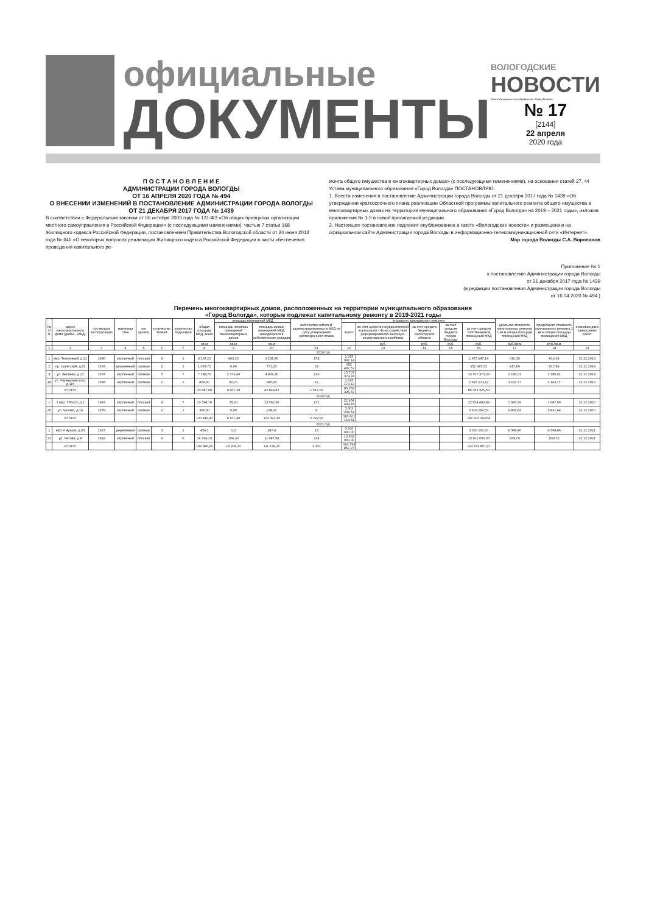официальные
ДОКУМЕНТЫ
ВОЛОГОДСКИЕ
НОВОСТИ
Газета Муниципального образования «Город Вологда»
№ 17
[2144]
22 апреля
2020 года
П О С Т А Н О В Л Е Н И Е
АДМИНИСТРАЦИИ ГОРОДА ВОЛОГДЫ
ОТ 16 АПРЕЛЯ 2020 ГОДА № 494
О ВНЕСЕНИИ ИЗМЕНЕНИЙ В ПОСТАНОВЛЕНИЕ АДМИНИСТРАЦИИ ГОРОДА ВОЛОГДЫ ОТ 21 ДЕКАБРЯ 2017 ГОДА № 1439
В соответствии с Федеральным законом от 06 октября 2003 года № 131-ФЗ «Об общих принципах организации местного самоуправления в Российской Федерации» (с последующими изменениями), частью 7 статьи 168 Жилищного кодекса Российской Федерации, постановлением Правительства Вологодской области от 24 июня 2013 года № 646 «О некоторых вопросах реализации Жилищного кодекса Российской Федерации в части обеспечения проведения капитального ре-
монта общего имущества в многоквартирных домах» (с последующими изменениями), на основании статей 27, 44 Устава муниципального образования «Город Вологда» ПОСТАНОВЛЯЮ:
1. Внести изменения в постановление Администрации города Вологды от 21 декабря 2017 года № 1439 «Об утверждении краткосрочного плана реализации Областной программы капитального ремонта общего имущества в многоквартирных домах на территории муниципального образования «Город Вологда» на 2019 – 2021 годы», изложив приложения № 1-3 в новой прилагаемой редакции.
2. Настоящее постановление подлежит опубликованию в газете «Вологодские новости» и размещению на официальном сайте Администрации города Вологды в информационно-телекоммуникационной сети «Интернет».
Мэр города Вологды С.А. Воропанов
Приложение № 1
к постановлению Администрации города Вологды
от 21 декабря 2017 года № 1439
(в редакции постановления Администрации города Вологды
от 16.04.2020 № 494 )
Перечень многоквартирных домов, расположенных на территории муниципального образования
«Город Вологда», которые подлежат капитальному ремонту в 2019-2021 годы
| № п/п | адрес многоквартирного дома (далее - МКД) | год ввода в эксплуатацию | материал стен | тип кровли | количество этажей | количество подъездов | общая площадь МКД, всего | площадь помещений МКД | | количество жителей, зарегистрированных в МКД на дату утверждения краткосрочного плана | стоимость капитального ремонта | | | | | удельная стоимость капитального ремонта 1 кв.м общей площади помещений МКД | предельная стоимость капитального ремонта 1 кв.м общей площади помещений МКД | плановая дата завершения работ |
| --- | --- | --- | --- | --- | --- | --- | --- | --- | --- | --- | --- | --- | --- | --- | --- | --- | --- | --- |
| | | | | | | | | площадь нежилых помещений многоквартирных домов | площадь жилых помещений МКД, находящихся в собственности граждан | | всего: | за счет средств государственной корпорации - Фонд содействия реформированию жилищно-коммунального хозяйства | за счет средств бюджета Вологодской области | за счет средств бюджета города Вологды | за счет средств собственников помещений МКД | | | |
| | | | | | | | кв.м | кв.м | кв.м | | | руб. | руб. | руб. | руб. | руб./кв.м | руб./кв.м | |
| 1 | 2 | 3 | 4 | 5 | 6 | 7 | 8 | 9 | 10 | 11 | 12 | 13 | 14 | 15 | 16 | 17 | 18 | 19 |
| 2019 год | | | | | | | | | | | | | | | | | | |
| 1 | мкр. Тепличный, д.21 | 1986 | кирпичный | плоская | 9 | 1 | 3 237,20 | 463,20 | 3 231,80 | 178 | 1 975 947,14 | | | | 1 975 947,14 | 610,39 | 610,39 | 31.12.2019 |
| 2 | пр. Советский, д.82 | 1933 | деревянный | скатная | 2 | 2 | 1 037,70 | 0,00 | 771,20 | 22 | 952 497,52 | | | | 952 497,52 | 917,89 | 917,89 | 31.12.2019 |
| 3 | ул. Беляева, д.22 | 1937 | кирпичный | скатная | 5 | 7 | 7 188,70 | 2 379,40 | 4 809,30 | 216 | 15 707 373,33 | | | | 15 707 373,33 | 2 185,01 | 2 185,01 | 31.12.2019 |
| 19 | ул. Чернышевского, д.115 | 1958 | кирпичный | скатная | 2 | 2 | 826,60 | 82,70 | 545,60 | 12 | 2 615 173,12 | | | | 2 615 173,12 | 3 163,77 | 3 163,77 | 31.12.2019 |
| | ИТОГО: | | | | | | 70 687,90 | 6 567,20 | 42 848,42 | 1 967,00 | 85 353 325,50 | | | | 85 353 325,50 | | | |
| 2020 год | | | | | | | | | | | | | | | | | | |
| 1 | 1 мкр. ГПЗ-23, д.2 | 1987 | кирпичный | плоская | 9 | 7 | 13 598,70 | 35,20 | 13 562,30 | 231 | 22 954 409,83 | | | | 22 954 409,83 | 1 687,99 | 1 687,99 | 31.12.2020 |
| 25 | ул. Чехова, д.1а | 1959 | кирпичный | скатная | 2 | 1 | 366,50 | 0,00 | 238,00 | 8 | 3 603 294,53 | | | | 3 603 294,53 | 9 831,64 | 9 831,64 | 31.12.2020 |
| | ИТОГО: | | | | | | 120 811,40 | 6 167,40 | 103 321,30 | 2 292,00 | 187 601 163,54 | | | | 187 601 163,54 | | | |
| 2021 год | | | | | | | | | | | | | | | | | | |
| 1 | наб. 6 Армии, д.95 | 1917 | деревянная | скатная | 3 | 1 | 456,7 | 0,0 | 287,4 | 13 | 3 000 000,00 | | | | 3 000 000,00 | 6 568,86 | 6 568,86 | 31.12.2021 |
| 31 | ул. Чехова, д.8 | 1982 | кирпичный | плоская | 9 | 6 | 14 794,10 | 104,30 | 11 687,90 | 214 | 13 902 000,00 | | | | 13 902 000,00 | 939,70 | 939,70 | 31.12.2021 |
| | ИТОГО: | | | | | | 139 386,60 | 12 906,20 | 111 139,31 | 3 301 | 163 793 857,27 | | | | 163 793 857,27 | | | |